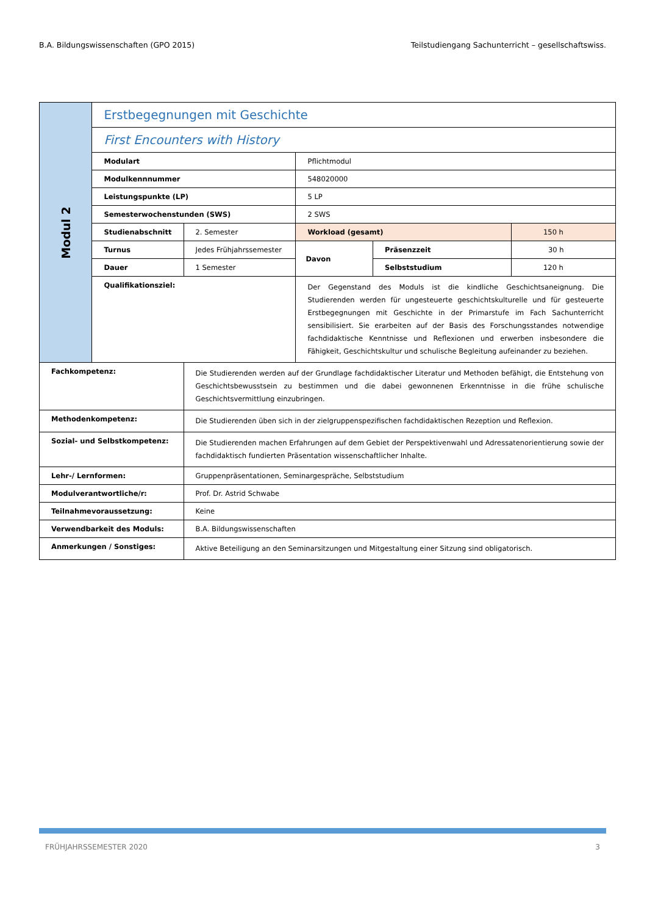B.A. Bildungswissenschaften (GPO 2015) Teilstudiengang Sachunterricht – gesellschaftswiss.
| Modul 2 | Erstbegegnungen mit Geschichte | | | | |
| | First Encounters with History | | | | |
| | Modulart | | Pflichtmodul | | |
| | Modulkennnummer | | 548020000 | | |
| | Leistungspunkte (LP) | | 5 LP | | |
| | Semesterwochenstunden (SWS) | | 2 SWS | | |
| | Studienabschnitt | 2. Semester | Workload (gesamt) | | 150 h |
| | Turnus | Jedes Frühjahrssemester | Davon | Präsenzzeit | 30 h |
| | Dauer | 1 Semester | | Selbststudium | 120 h |
| | Qualifikationsziel: | | Der Gegenstand des Moduls ist die kindliche Geschichtsaneignung. Die Studierenden werden für ungesteuerte geschichtskulturelle und für gesteuerte Erstbegegnungen mit Geschichte in der Primarstufe im Fach Sachunterricht sensibilisiert. Sie erarbeiten auf der Basis des Forschungsstandes notwendige fachdidaktische Kenntnisse und Reflexionen und erwerben insbesondere die Fähigkeit, Geschichtskultur und schulische Begleitung aufeinander zu beziehen. | | |
| Fachkompetenz: | | Die Studierenden werden auf der Grundlage fachdidaktischer Literatur und Methoden befähigt, die Entstehung von Geschichtsbewusstsein zu bestimmen und die dabei gewonnenen Erkenntnisse in die frühe schulische Geschichtsvermittlung einzubringen. | | | |
| Methodenkompetenz: | | Die Studierenden üben sich in der zielgruppenspezifischen fachdidaktischen Rezeption und Reflexion. | | | |
| Sozial- und Selbstkompetenz: | | Die Studierenden machen Erfahrungen auf dem Gebiet der Perspektivenwahl und Adressatenorientierung sowie der fachdidaktisch fundierten Präsentation wissenschaftlicher Inhalte. | | | |
| Lehr-/ Lernformen: | | Gruppenpräsentationen, Seminargespräche, Selbststudium | | | |
| Modulverantwortliche/r: | | Prof. Dr. Astrid Schwabe | | | |
| Teilnahmevoraussetzung: | | Keine | | | |
| Verwendbarkeit des Moduls: | | B.A. Bildungswissenschaften | | | |
| Anmerkungen / Sonstiges: | | Aktive Beteiligung an den Seminarsitzungen und Mitgestaltung einer Sitzung sind obligatorisch. | | | |
FRÜHJAHRSSEMESTER 2020 3